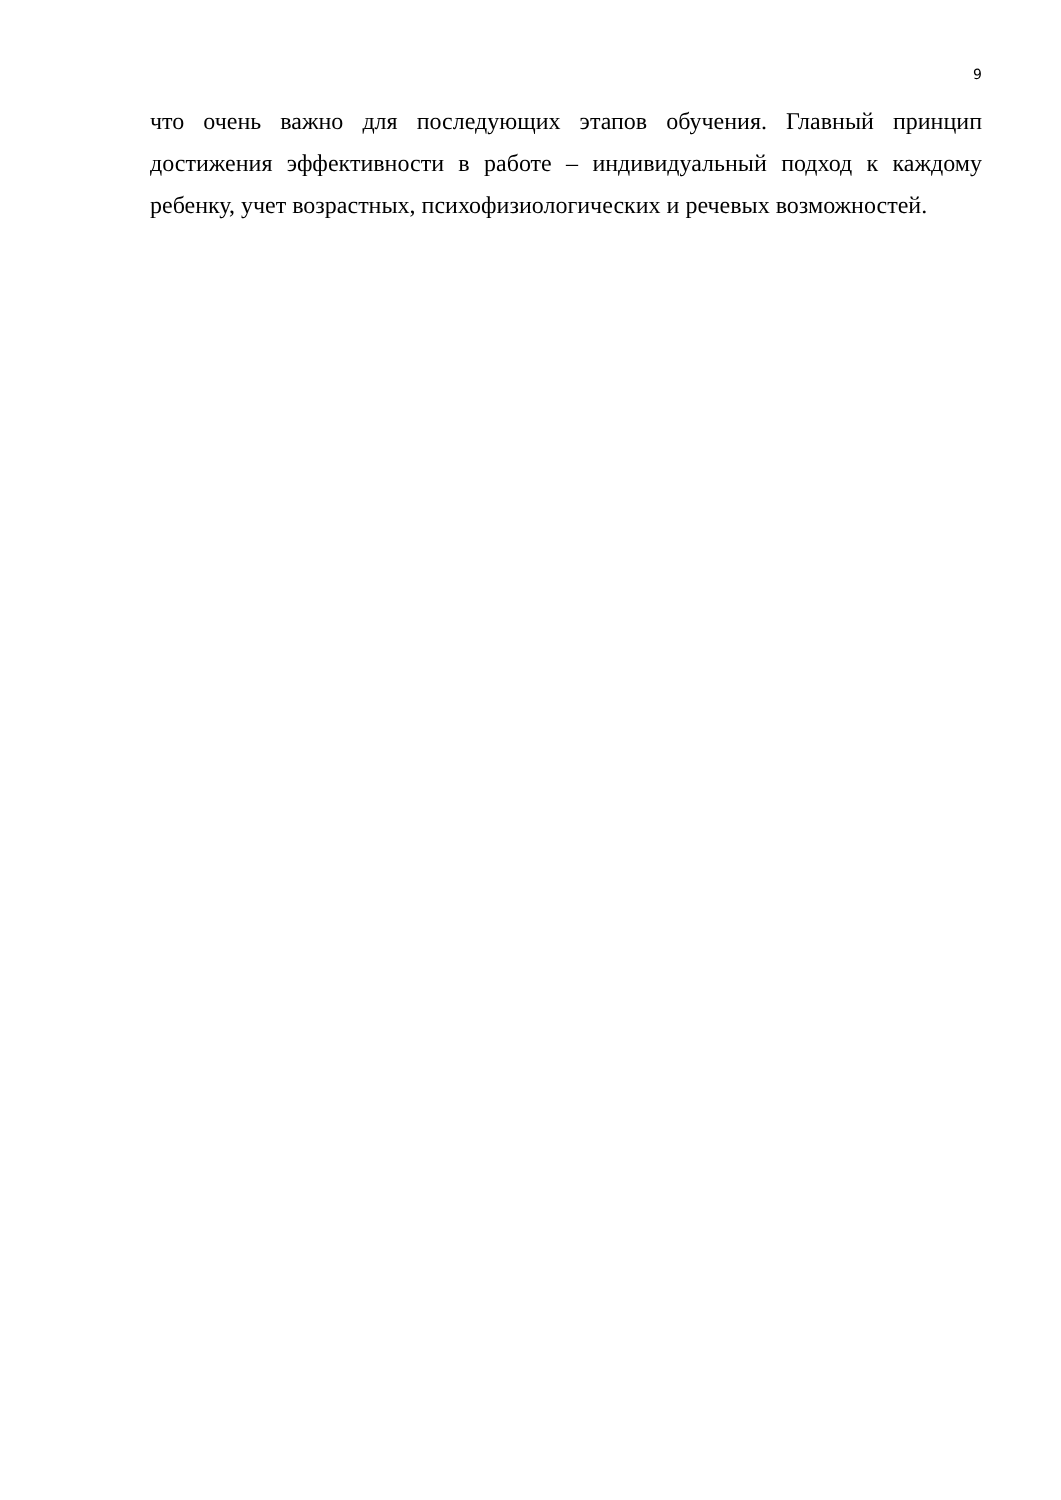9
что очень важно для последующих этапов обучения. Главный принцип достижения эффективности в работе – индивидуальный подход к каждому ребенку, учет возрастных, психофизиологических и речевых возможностей.